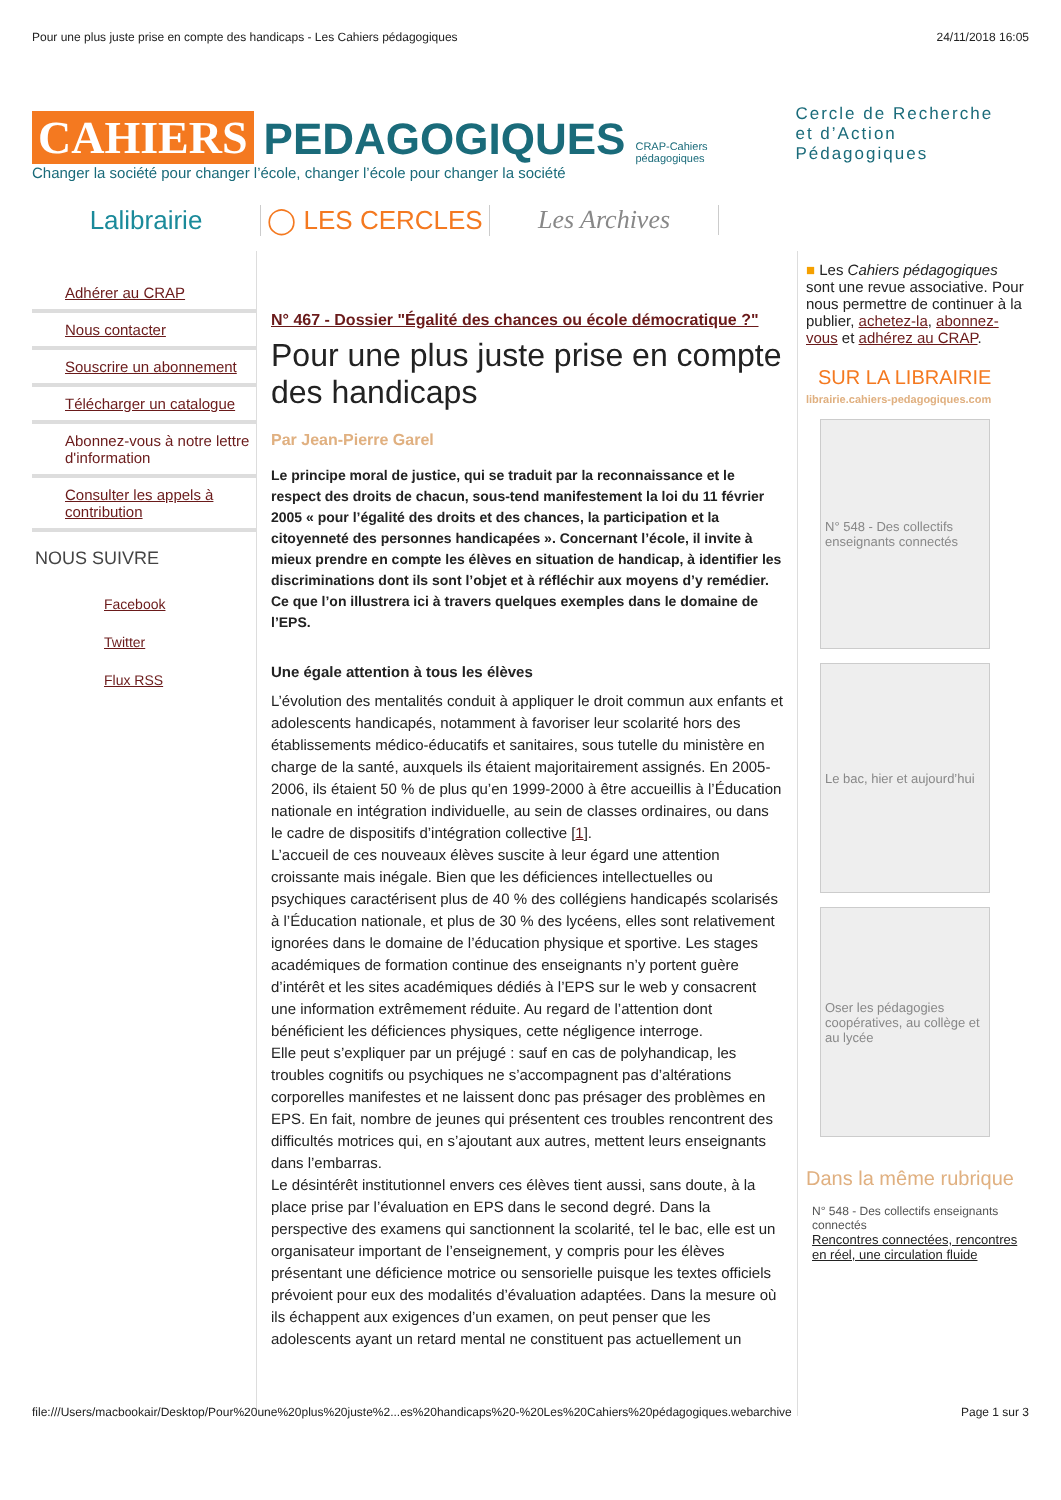Pour une plus juste prise en compte des handicaps - Les Cahiers pédagogiques 24/11/2018 16:05
CAHIERS PEDAGOGIQUES CRAP-Cahiers pédagogiques Cercle de Recherche
et d’Action Pédagogiques
Changer la société pour changer l’école, changer l’école pour changer la société
Lalibrairie ◯ LES CERCLES Les Archives
Adhérer au CRAP
Nous contacter
Souscrire un abonnement
Télécharger un catalogue
Abonnez-vous à notre lettre d'information
Consulter les appels à contribution
NOUS SUIVRE
Facebook
Twitter
Flux RSS
N° 467 - Dossier "Égalité des chances ou école démocratique ?"
Pour une plus juste prise en compte des handicaps
Par Jean-Pierre Garel
Le principe moral de justice, qui se traduit par la reconnaissance et le respect des droits de chacun, sous-tend manifestement la loi du 11 février 2005 « pour l’égalité des droits et des chances, la participation et la citoyenneté des personnes handicapées ». Concernant l’école, il invite à mieux prendre en compte les élèves en situation de handicap, à identifier les discriminations dont ils sont l’objet et à réfléchir aux moyens d’y remédier. Ce que l’on illustrera ici à travers quelques exemples dans le domaine de l’EPS.
Une égale attention à tous les élèves
L’évolution des mentalités conduit à appliquer le droit commun aux enfants et adolescents handicapés, notamment à favoriser leur scolarité hors des établissements médico-éducatifs et sanitaires, sous tutelle du ministère en charge de la santé, auxquels ils étaient majoritairement assignés. En 2005-2006, ils étaient 50 % de plus qu’en 1999-2000 à être accueillis à l’Éducation nationale en intégration individuelle, au sein de classes ordinaires, ou dans le cadre de dispositifs d’intégration collective [1].
L’accueil de ces nouveaux élèves suscite à leur égard une attention croissante mais inégale. Bien que les déficiences intellectuelles ou psychiques caractérisent plus de 40 % des collégiens handicapés scolarisés à l’Éducation nationale, et plus de 30 % des lycéens, elles sont relativement ignorées dans le domaine de l’éducation physique et sportive. Les stages académiques de formation continue des enseignants n’y portent guère d’intérêt et les sites académiques dédiés à l’EPS sur le web y consacrent une information extrêmement réduite. Au regard de l’attention dont bénéficient les déficiences physiques, cette négligence interroge.
Elle peut s’expliquer par un préjugé : sauf en cas de polyhandicap, les troubles cognitifs ou psychiques ne s’accompagnent pas d’altérations corporelles manifestes et ne laissent donc pas présager des problèmes en EPS. En fait, nombre de jeunes qui présentent ces troubles rencontrent des difficultés motrices qui, en s’ajoutant aux autres, mettent leurs enseignants dans l’embarras.
Le désintérêt institutionnel envers ces élèves tient aussi, sans doute, à la place prise par l’évaluation en EPS dans le second degré. Dans la perspective des examens qui sanctionnent la scolarité, tel le bac, elle est un organisateur important de l’enseignement, y compris pour les élèves présentant une déficience motrice ou sensorielle puisque les textes officiels prévoient pour eux des modalités d’évaluation adaptées. Dans la mesure où ils échappent aux exigences d’un examen, on peut penser que les adolescents ayant un retard mental ne constituent pas actuellement un
■ Les Cahiers pédagogiques sont une revue associative. Pour nous permettre de continuer à la publier, achetez-la, abonnez-vous et adhérez au CRAP.
SUR LA LIBRAIRIE
librairie.cahiers-pedagogiques.com
N° 548 - Des collectifs enseignants connectés
Le bac, hier et aujourd’hui
Oser les pédagogies coopératives, au collège et au lycée
Dans la même rubrique
N° 548 - Des collectifs enseignants connectés
Rencontres connectées, rencontres en réel, une circulation fluide
file:///Users/macbookair/Desktop/Pour%20une%20plus%20juste%2...es%20handicaps%20-%20Les%20Cahiers%20pédagogiques.webarchive Page 1 sur 3